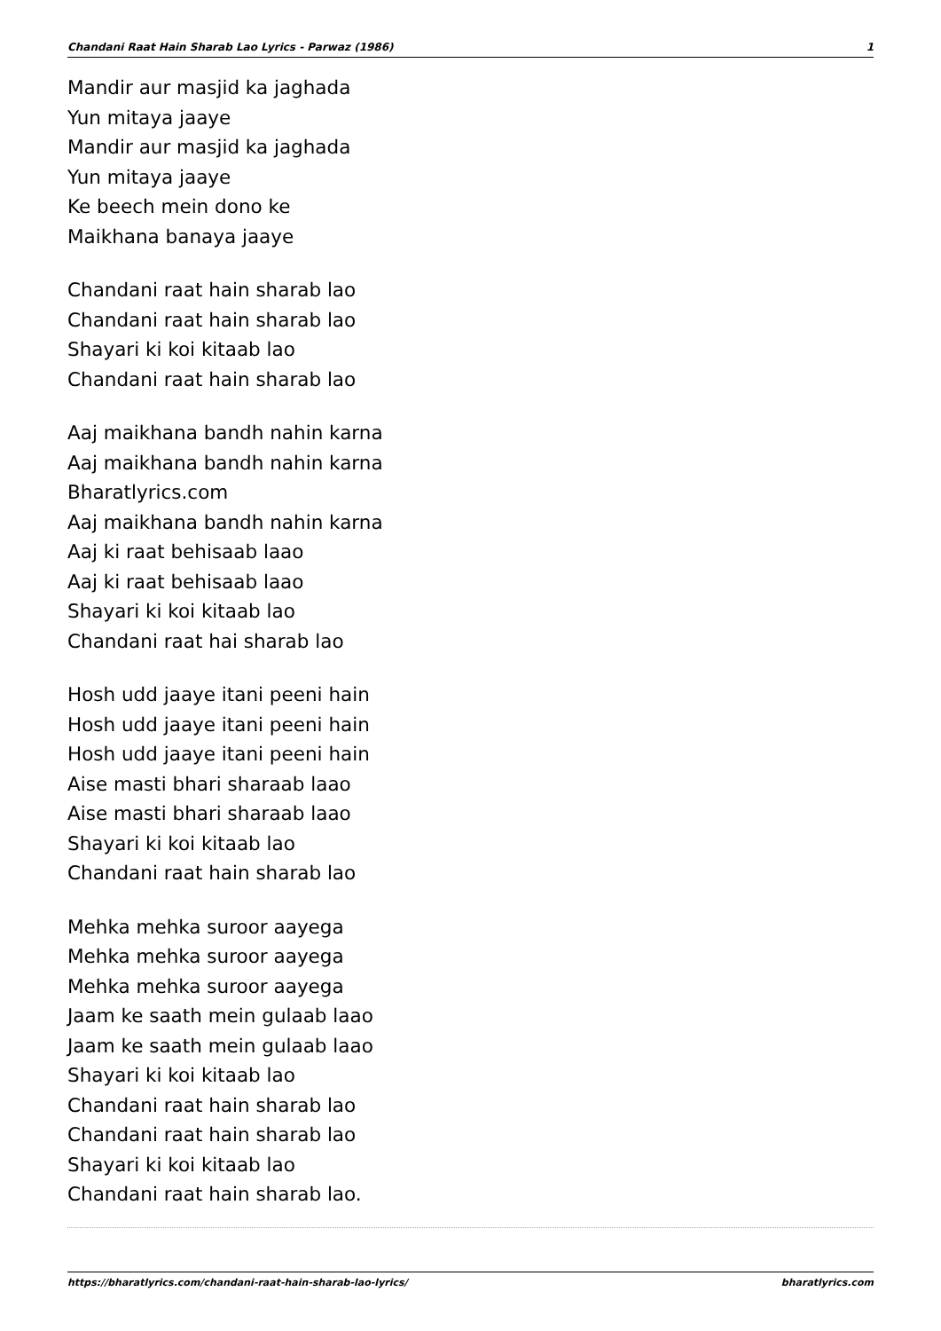Chandani Raat Hain Sharab Lao Lyrics - Parwaz (1986) 1
Mandir aur masjid ka jaghada
Yun mitaya jaaye
Mandir aur masjid ka jaghada
Yun mitaya jaaye
Ke beech mein dono ke
Maikhana banaya jaaye
Chandani raat hain sharab lao
Chandani raat hain sharab lao
Shayari ki koi kitaab lao
Chandani raat hain sharab lao
Aaj maikhana bandh nahin karna
Aaj maikhana bandh nahin karna
Bharatlyrics.com
Aaj maikhana bandh nahin karna
Aaj ki raat behisaab laao
Aaj ki raat behisaab laao
Shayari ki koi kitaab lao
Chandani raat hai sharab lao
Hosh udd jaaye itani peeni hain
Hosh udd jaaye itani peeni hain
Hosh udd jaaye itani peeni hain
Aise masti bhari sharaab laao
Aise masti bhari sharaab laao
Shayari ki koi kitaab lao
Chandani raat hain sharab lao
Mehka mehka suroor aayega
Mehka mehka suroor aayega
Mehka mehka suroor aayega
Jaam ke saath mein gulaab laao
Jaam ke saath mein gulaab laao
Shayari ki koi kitaab lao
Chandani raat hain sharab lao
Chandani raat hain sharab lao
Shayari ki koi kitaab lao
Chandani raat hain sharab lao.
https://bharatlyrics.com/chandani-raat-hain-sharab-lao-lyrics/ bharatlyrics.com